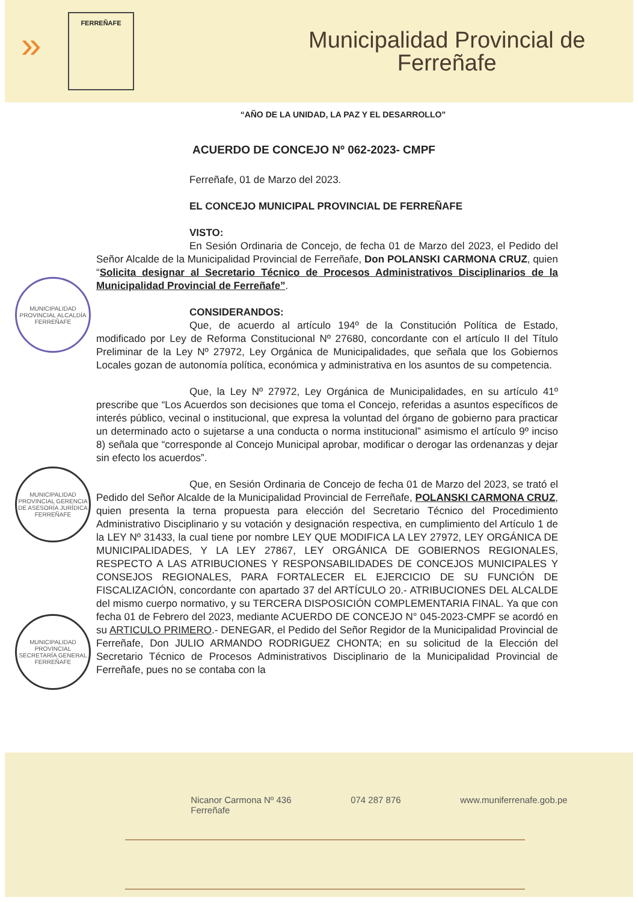»
FERREÑAFE
Municipalidad Provincial de
Ferreñafe
“AÑO DE LA UNIDAD, LA PAZ Y EL DESARROLLO”
ACUERDO DE CONCEJO Nº 062-2023- CMPF
Ferreñafe, 01 de Marzo del 2023.
EL CONCEJO MUNICIPAL PROVINCIAL DE FERREÑAFE
VISTO:
En Sesión Ordinaria de Concejo, de fecha 01 de Marzo del 2023, el Pedido del Señor Alcalde de la Municipalidad Provincial de Ferreñafe, Don POLANSKI CARMONA CRUZ, quien “Solicita designar al Secretario Técnico de Procesos Administrativos Disciplinarios de la Municipalidad Provincial de Ferreñafe”.
CONSIDERANDOS:
Que, de acuerdo al artículo 194º de la Constitución Política de Estado, modificado por Ley de Reforma Constitucional Nº 27680, concordante con el artículo II del Título Preliminar de la Ley Nº 27972, Ley Orgánica de Municipalidades, que señala que los Gobiernos Locales gozan de autonomía política, económica y administrativa en los asuntos de su competencia.
Que, la Ley Nº 27972, Ley Orgánica de Municipalidades, en su artículo 41º prescribe que “Los Acuerdos son decisiones que toma el Concejo, referidas a asuntos específicos de interés público, vecinal o institucional, que expresa la voluntad del órgano de gobierno para practicar un determinado acto o sujetarse a una conducta o norma institucional” asimismo el artículo 9º inciso 8) señala que “corresponde al Concejo Municipal aprobar, modificar o derogar las ordenanzas y dejar sin efecto los acuerdos”.
Que, en Sesión Ordinaria de Concejo de fecha 01 de Marzo del 2023, se trató el Pedido del Señor Alcalde de la Municipalidad Provincial de Ferreñafe, POLANSKI CARMONA CRUZ, quien presenta la terna propuesta para elección del Secretario Técnico del Procedimiento Administrativo Disciplinario y su votación y designación respectiva, en cumplimiento del Artículo 1 de la LEY Nº 31433, la cual tiene por nombre LEY QUE MODIFICA LA LEY 27972, LEY ORGÁNICA DE MUNICIPALIDADES, Y LA LEY 27867, LEY ORGÁNICA DE GOBIERNOS REGIONALES, RESPECTO A LAS ATRIBUCIONES Y RESPONSABILIDADES DE CONCEJOS MUNICIPALES Y CONSEJOS REGIONALES, PARA FORTALECER EL EJERCICIO DE SU FUNCIÓN DE FISCALIZACIÓN, concordante con apartado 37 del ARTÍCULO 20.- ATRIBUCIONES DEL ALCALDE del mismo cuerpo normativo, y su TERCERA DISPOSICIÓN COMPLEMENTARIA FINAL. Ya que con fecha 01 de Febrero del 2023, mediante ACUERDO DE CONCEJO N° 045-2023-CMPF se acordó en su ARTICULO PRIMERO.- DENEGAR, el Pedido del Señor Regidor de la Municipalidad Provincial de Ferreñafe, Don JULIO ARMANDO RODRIGUEZ CHONTA; en su solicitud de la Elección del Secretario Técnico de Procesos Administrativos Disciplinario de la Municipalidad Provincial de Ferreñafe, pues no se contaba con la
MUNICIPALIDAD PROVINCIAL ALCALDÍA FERREÑAFE
MUNICIPALIDAD PROVINCIAL GERENCIA DE ASESORÍA JURÍDICA FERREÑAFE
MUNICIPALIDAD PROVINCIAL SECRETARÍA GENERAL FERREÑAFE
Nicanor Carmona Nº 436
Ferreñafe 074 287 876 www.muniferrenafe.gob.pe